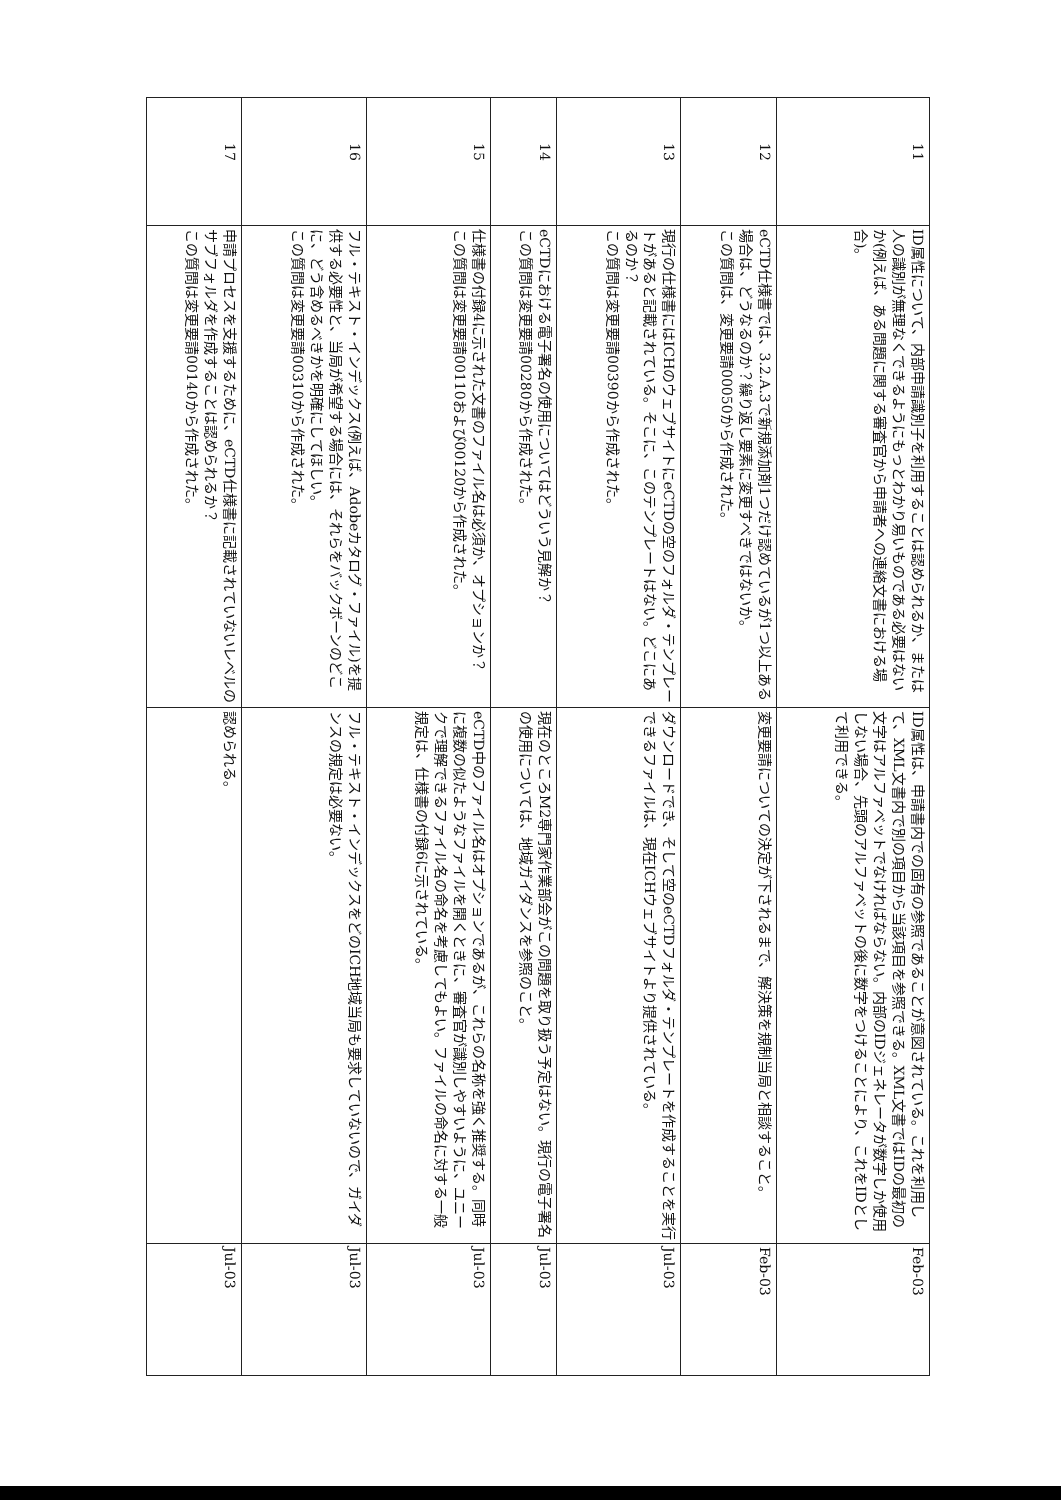| 11 | ID属性について、内部申請識別子を利用することは認められるか、または人の識別が無理なくできるようにもっとわかり易いものである必要はないか(例えば、ある問題に関する審査官から申請者への連絡文書における場合)。 | ID属性は、申請書内での固有の参照であることが意図されている。これを利用して、XML文書内で別の項目から当該項目を参照できる。XML文書ではIDの最初の文字はアルファベットでなければならない。内部のIDジェネレータが数字しか使用しない場合、先頭のアルファベットの後に数字をつけることにより、これをIDとして利用できる。 | Feb-03 |
| 12 | eCTD仕様書では、3.2.A.3で新規添加剤1つだけ認めているが1つ以上ある場合は、どうなるのか？繰り返し要素に変更すべきではないか。 この質問は、変更要請00050から作成された。 | 変更要請についての決定が下されるまで、解決策を規制当局と相談すること。 | Feb-03 |
| 13 | 現行の仕様書にはICHのウェブサイトにeCTDの空のフォルダ・テンプレートがあると記載されている。そこに、このテンプレートはない。どこにあるのか？ この質問は変更要請00390から作成された。 | ダウンロードでき、そして空のeCTDフォルダ・テンプレートを作成することを実行できるファイルは、現在ICHウェブサイトより提供されている。 | Jul-03 |
| 14 | eCTDにおける電子署名の使用についてはどういう見解か？ この質問は変更要請00280から作成された。 | 現在のところM2専門家作業部会がこの問題を取り扱う予定はない。現行の電子署名の使用については、地域ガイダンスを参照のこと。 | Jul-03 |
| 15 | 仕様書の付録4に示された文書のファイル名は必須か、オプションか？ この質問は変更要請00110および00120から作成された。 | eCTD中のファイル名はオプションであるが、これらの名称を強く推奨する。同時に複数の似たようなファイルを開くときに、審査官が識別しやすいように、ユニークで理解できるファイル名の命名を考慮してもよい。ファイルの命名に対する一般規定は、仕様書の付録6に示されている。 | Jul-03 |
| 16 | フル・テキスト・インデックス(例えば、Adobeカタログ・ファイル)を提供する必要性と、当局が希望する場合には、それらをバックボーンのどこに、どう含めるべきかを明確にしてほしい。 この質問は変更要請00310から作成された。 | フル・テキスト・インデックスをどのICH地域当局も要求していないので、ガイダンスの規定は必要ない。 | Jul-03 |
| 17 | 申請プロセスを支援するために、eCTD仕様書に記載されていないレベルのサブフォルダを作成することは認められるか？ この質問は変更要請00140から作成された。 | 認められる。 | Jul-03 |